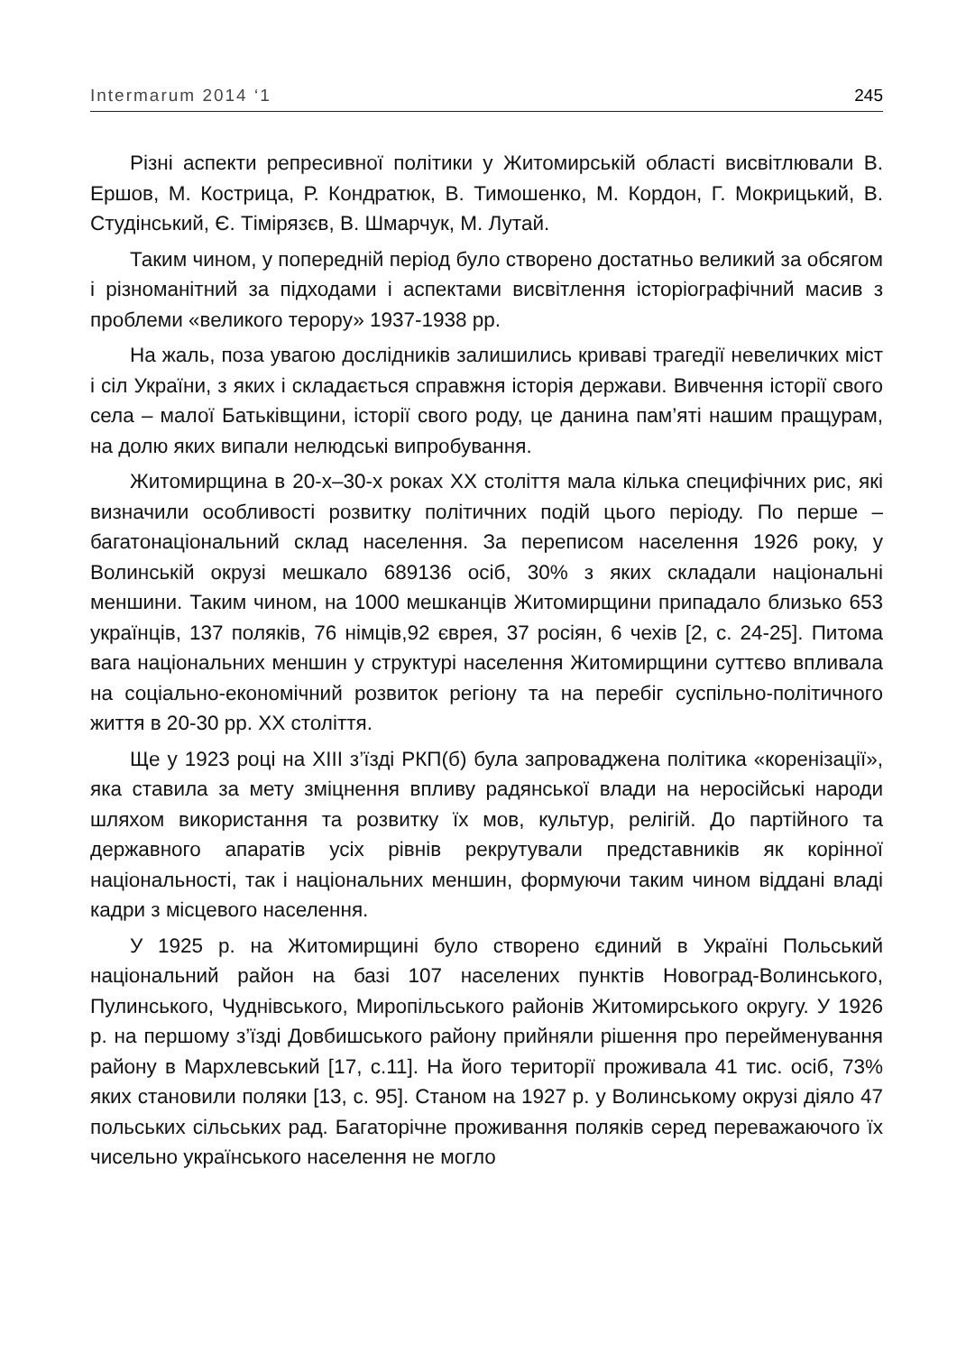Intermarum 2014 ‘1 245
Різні аспекти репресивної політики у Житомирській області висвітлювали В. Ершов, М. Кострица, Р. Кондратюк, В. Тимошенко, М. Кордон, Г. Мокрицький, В. Студінський, Є. Тімірязєв, В. Шмарчук, М. Лутай.
Таким чином, у попередній період було створено достатньо великий за обсягом і різноманітний за підходами і аспектами висвітлення історіографічний масив з проблеми «великого терору» 1937-1938 рр.
На жаль, поза увагою дослідників залишились криваві трагедії невеличких міст і сіл України, з яких і складається справжня історія держави. Вивчення історії свого села – малої Батьківщини, історії свого роду, це данина пам’яті нашим пращурам, на долю яких випали нелюдські випробування.
Житомирщина в 20-х–30-х роках ХХ століття мала кілька специфічних рис, які визначили особливості розвитку політичних подій цього періоду. По перше – багатонаціональний склад населення. За переписом населення 1926 року, у Волинській окрузі мешкало 689136 осіб, 30% з яких складали національні меншини. Таким чином, на 1000 мешканців Житомирщини припадало близько 653 українців, 137 поляків, 76 німців,92 єврея, 37 росіян, 6 чехів [2, с. 24-25]. Питома вага національних меншин у структурі населення Житомирщини суттєво впливала на соціально-економічний розвиток регіону та на перебіг суспільно-політичного життя в 20-30 рр. ХХ століття.
Ще у 1923 році на ХІІІ з’їзді РКП(б) була запроваджена політика «коренізації», яка ставила за мету зміцнення впливу радянської влади на неросійські народи шляхом використання та розвитку їх мов, культур, релігій. До партійного та державного апаратів усіх рівнів рекрутували представників як корінної національності, так і національних меншин, формуючи таким чином віддані владі кадри з місцевого населення.
У 1925 р. на Житомирщині було створено єдиний в Україні Польський національний район на базі 107 населених пунктів Новоград-Волинського, Пулинського, Чуднівського, Миропільського районів Житомирського округу. У 1926 р. на першому з’їзді Довбишського району прийняли рішення про перейменування району в Мархлевський [17, с.11]. На його території проживала 41 тис. осіб, 73% яких становили поляки [13, с. 95]. Станом на 1927 р. у Волинському окрузі діяло 47 польських сільських рад. Багаторічне проживання поляків серед переважаючого їх чисельно українського населення не могло